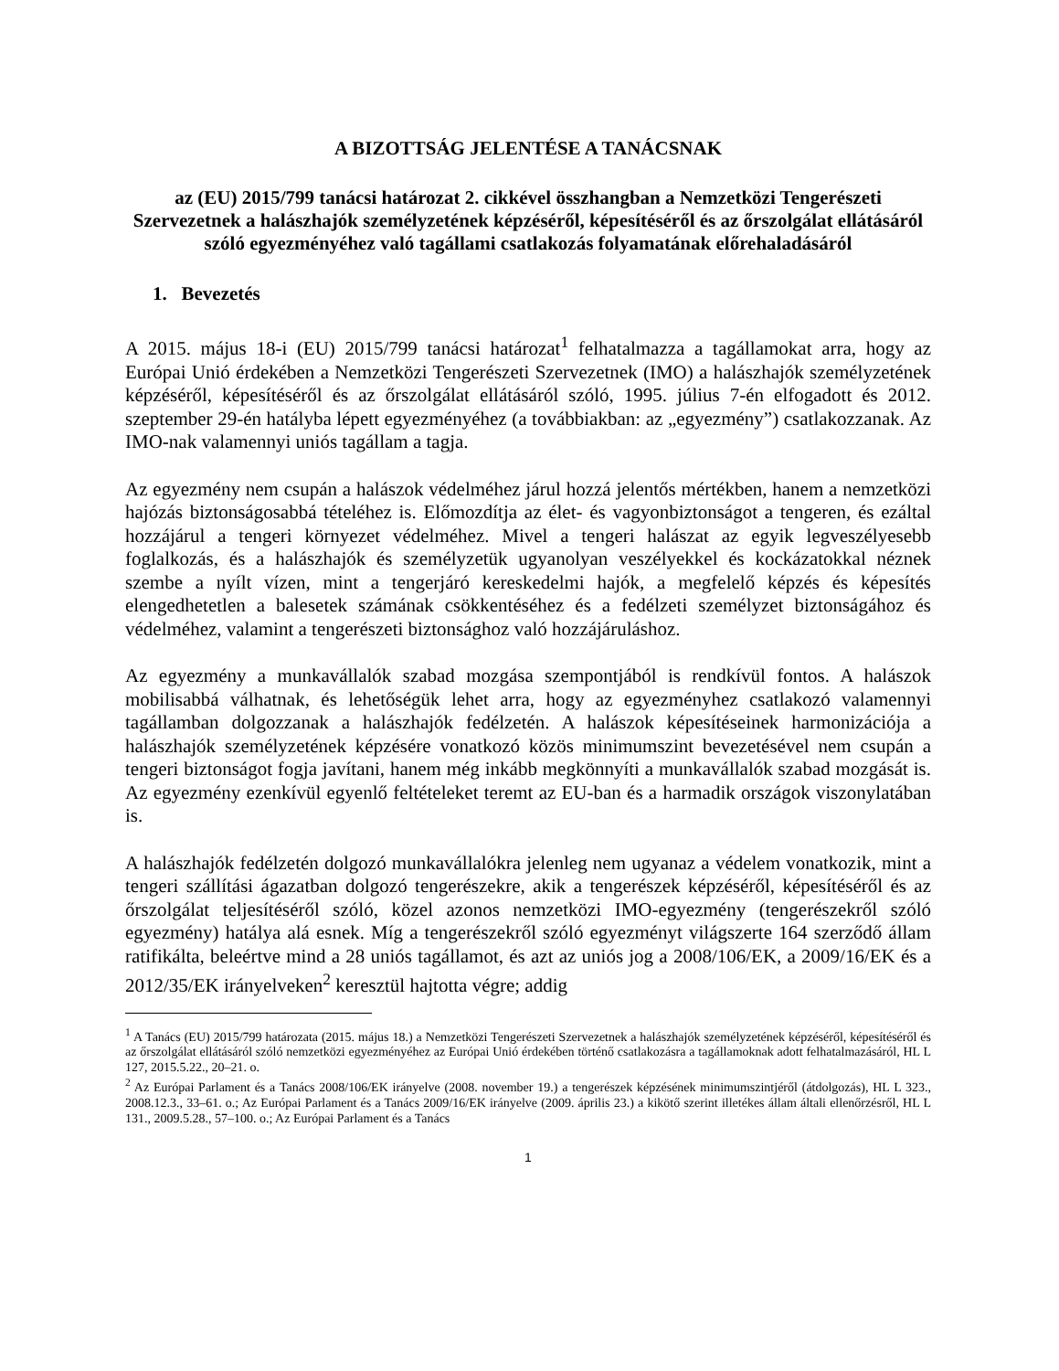A BIZOTTSÁG JELENTÉSE A TANÁCSNAK
az (EU) 2015/799 tanácsi határozat 2. cikkével összhangban a Nemzetközi Tengerészeti Szervezetnek a halászhajók személyzetének képzéséről, képesítéséről és az őrszolgálat ellátásáról szóló egyezményéhez való tagállami csatlakozás folyamatának előrehaladásáról
1. Bevezetés
A 2015. május 18-i (EU) 2015/799 tanácsi határozat<sup>1</sup> felhatalmazza a tagállamokat arra, hogy az Európai Unió érdekében a Nemzetközi Tengerészeti Szervezetnek (IMO) a halászhajók személyzetének képzéséről, képesítéséről és az őrszolgálat ellátásáról szóló, 1995. július 7-én elfogadott és 2012. szeptember 29-én hatályba lépett egyezményéhez (a továbbiakban: az „egyezmény”) csatlakozzanak. Az IMO-nak valamennyi uniós tagállam a tagja.
Az egyezmény nem csupán a halászok védelméhez járul hozzá jelentős mértékben, hanem a nemzetközi hajózás biztonságosabbá tételéhez is. Előmozdítja az élet- és vagyonbiztonságot a tengeren, és ezáltal hozzájárul a tengeri környezet védelméhez. Mivel a tengeri halászat az egyik legveszélyesebb foglalkozás, és a halászhajók és személyzetük ugyanolyan veszélyekkel és kockázatokkal néznek szembe a nyílt vízen, mint a tengerjáró kereskedelmi hajók, a megfelelő képzés és képesítés elengedhetetlen a balesetek számának csökkentéséhez és a fedélzeti személyzet biztonságához és védelméhez, valamint a tengerészeti biztonsághoz való hozzájáruláshoz.
Az egyezmény a munkavállalók szabad mozgása szempontjából is rendkívül fontos. A halászok mobilisabbá válhatnak, és lehetőségük lehet arra, hogy az egyezményhez csatlakozó valamennyi tagállamban dolgozzanak a halászhajók fedélzetén. A halászok képesítéseinek harmonizációja a halászhajók személyzetének képzésére vonatkozó közös minimumszint bevezetésével nem csupán a tengeri biztonságot fogja javítani, hanem még inkább megkönnyíti a munkavállalók szabad mozgását is. Az egyezmény ezenkívül egyenlő feltételeket teremt az EU-ban és a harmadik országok viszonylatában is.
A halászhajók fedélzetén dolgozó munkavállalókra jelenleg nem ugyanaz a védelem vonatkozik, mint a tengeri szállítási ágazatban dolgozó tengerészekre, akik a tengerészek képzéséről, képesítéséről és az őrszolgálat teljesítéséről szóló, közel azonos nemzetközi IMO-egyezmény (tengerészekről szóló egyezmény) hatálya alá esnek. Míg a tengerészekről szóló egyezményt világszerte 164 szerződő állam ratifikálta, beleértve mind a 28 uniós tagállamot, és azt az uniós jog a 2008/106/EK, a 2009/16/EK és a 2012/35/EK irányelveken<sup>2</sup> keresztül hajtotta végre; addig
<sup>1</sup> A Tanács (EU) 2015/799 határozata (2015. május 18.) a Nemzetközi Tengerészeti Szervezetnek a halászhajók személyzetének képzéséről, képesítéséről és az őrszolgálat ellátásáról szóló nemzetközi egyezményéhez az Európai Unió érdekében történő csatlakozásra a tagállamoknak adott felhatalmazásáról, HL L 127, 2015.5.22., 20–21. o.
<sup>2</sup> Az Európai Parlament és a Tanács 2008/106/EK irányelve (2008. november 19.) a tengerészek képzésének minimumszintjéről (átdolgozás), HL L 323., 2008.12.3., 33–61. o.; Az Európai Parlament és a Tanács 2009/16/EK irányelve (2009. április 23.) a kikötő szerint illetékes állam általi ellenőrzésről, HL L 131., 2009.5.28., 57–100. o.; Az Európai Parlament és a Tanács
1